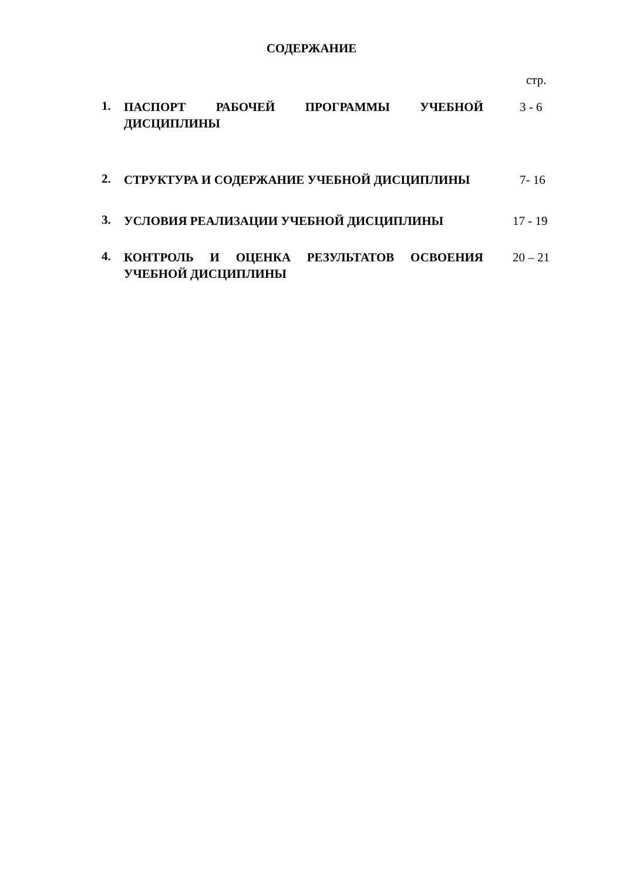СОДЕРЖАНИЕ
стр.
1.
ПАСПОРТ РАБОЧЕЙ ПРОГРАММЫ УЧЕБНОЙ ДИСЦИПЛИНЫ 3 - 6
2.
СТРУКТУРА И СОДЕРЖАНИЕ УЧЕБНОЙ ДИСЦИПЛИНЫ 7- 16
3.
УСЛОВИЯ РЕАЛИЗАЦИИ УЧЕБНОЙ ДИСЦИПЛИНЫ 17 - 19
4.
КОНТРОЛЬ И ОЦЕНКА РЕЗУЛЬТАТОВ ОСВОЕНИЯ УЧЕБНОЙ ДИСЦИПЛИНЫ
20 – 21